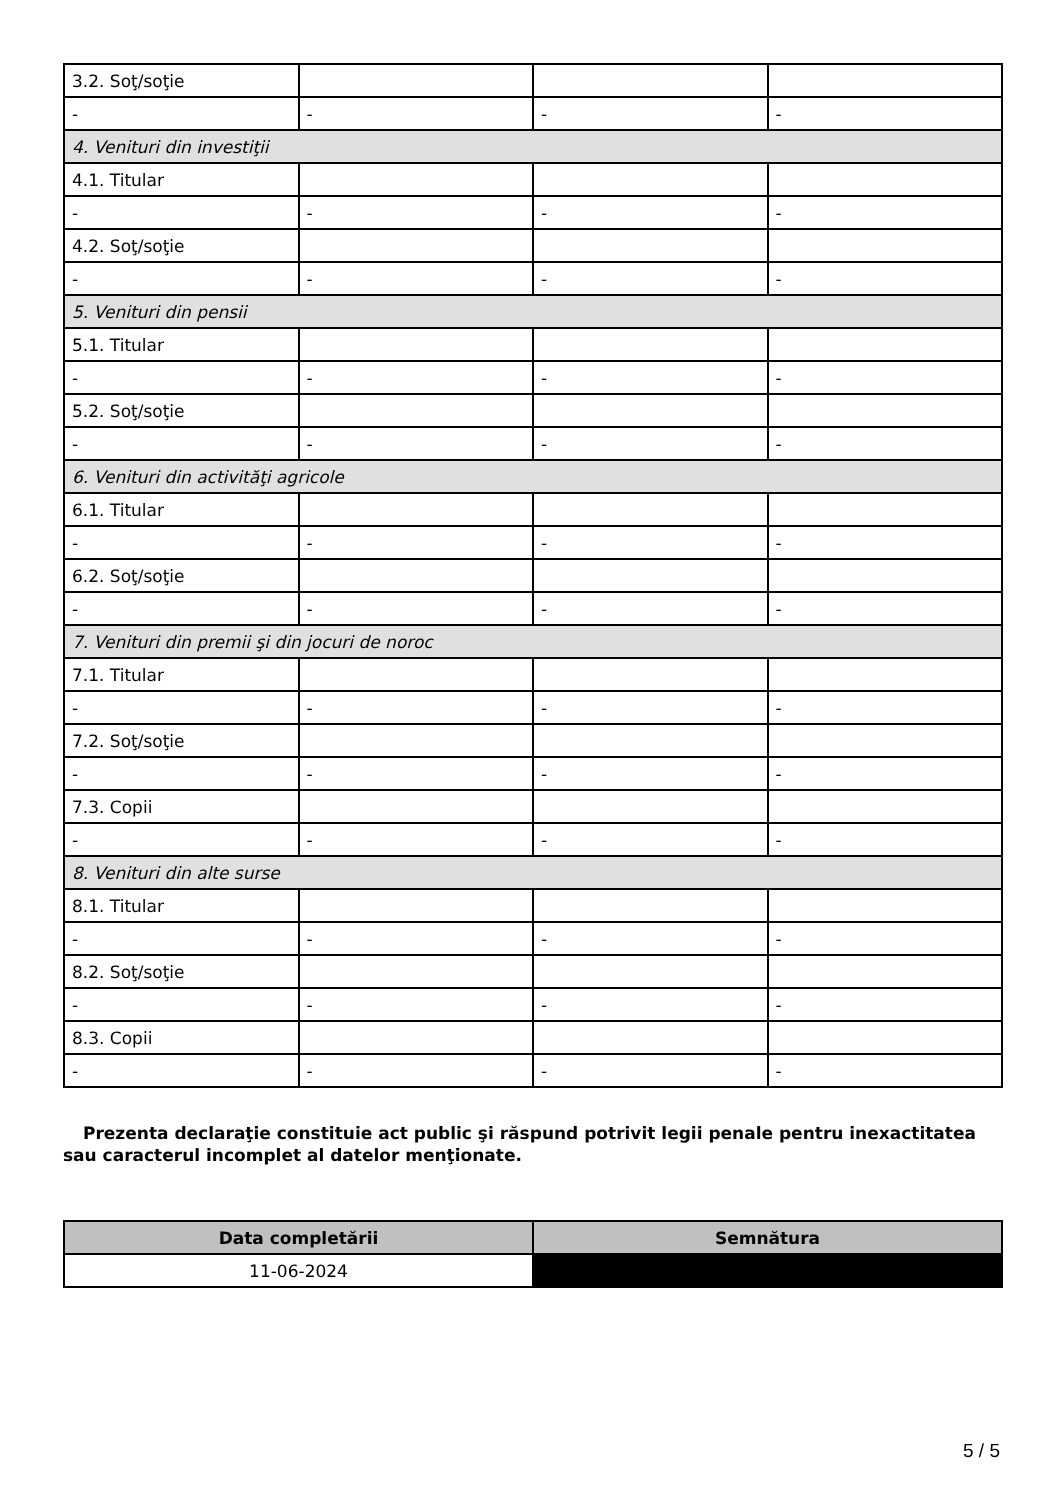| 3.2. Soţ/soţie | | | |
| - | - | - | - |
| 4. Venituri din investiţii | | | |
| 4.1. Titular | | | |
| - | - | - | - |
| 4.2. Soţ/soţie | | | |
| - | - | - | - |
| 5. Venituri din pensii | | | |
| 5.1. Titular | | | |
| - | - | - | - |
| 5.2. Soţ/soţie | | | |
| - | - | - | - |
| 6. Venituri din activităţi agricole | | | |
| 6.1. Titular | | | |
| - | - | - | - |
| 6.2. Soţ/soţie | | | |
| - | - | - | - |
| 7. Venituri din premii şi din jocuri de noroc | | | |
| 7.1. Titular | | | |
| - | - | - | - |
| 7.2. Soţ/soţie | | | |
| - | - | - | - |
| 7.3. Copii | | | |
| - | - | - | - |
| 8. Venituri din alte surse | | | |
| 8.1. Titular | | | |
| - | - | - | - |
| 8.2. Soţ/soţie | | | |
| - | - | - | - |
| 8.3. Copii | | | |
| - | - | - | - |
Prezenta declaraţie constituie act public şi răspund potrivit legii penale pentru inexactitatea sau caracterul incomplet al datelor menţionate.
| Data completării | Semnătura |
| --- | --- |
| 11-06-2024 | |
5 / 5